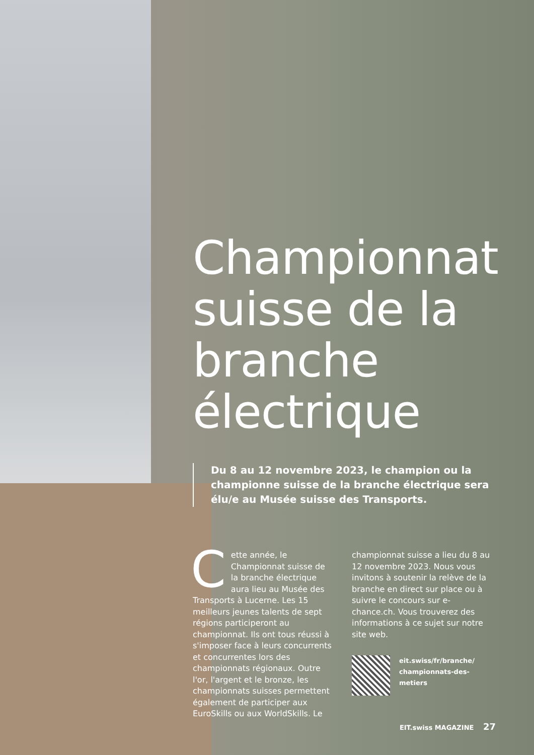Championnat suisse de la branche électrique
Du 8 au 12 novembre 2023, le champion ou la championne suisse de la branche électrique sera élu/e au Musée suisse des Transports.
Cette année, le Championnat suisse de la branche électrique aura lieu au Musée des Transports à Lucerne. Les 15 meilleurs jeunes talents de sept régions participeront au championnat. Ils ont tous réussi à s'imposer face à leurs concurrents et concurrentes lors des championnats régionaux. Outre l'or, l'argent et le bronze, les championnats suisses permettent également de participer aux EuroSkills ou aux WorldSkills. Le
championnat suisse a lieu du 8 au 12 novembre 2023. Nous vous invitons à soutenir la relève de la branche en direct sur place ou à suivre le concours sur e-chance.ch. Vous trouverez des informations à ce sujet sur notre site web.
eit.swiss/fr/branche/
championnats-des-metiers
EIT.swiss MAGAZINE 27